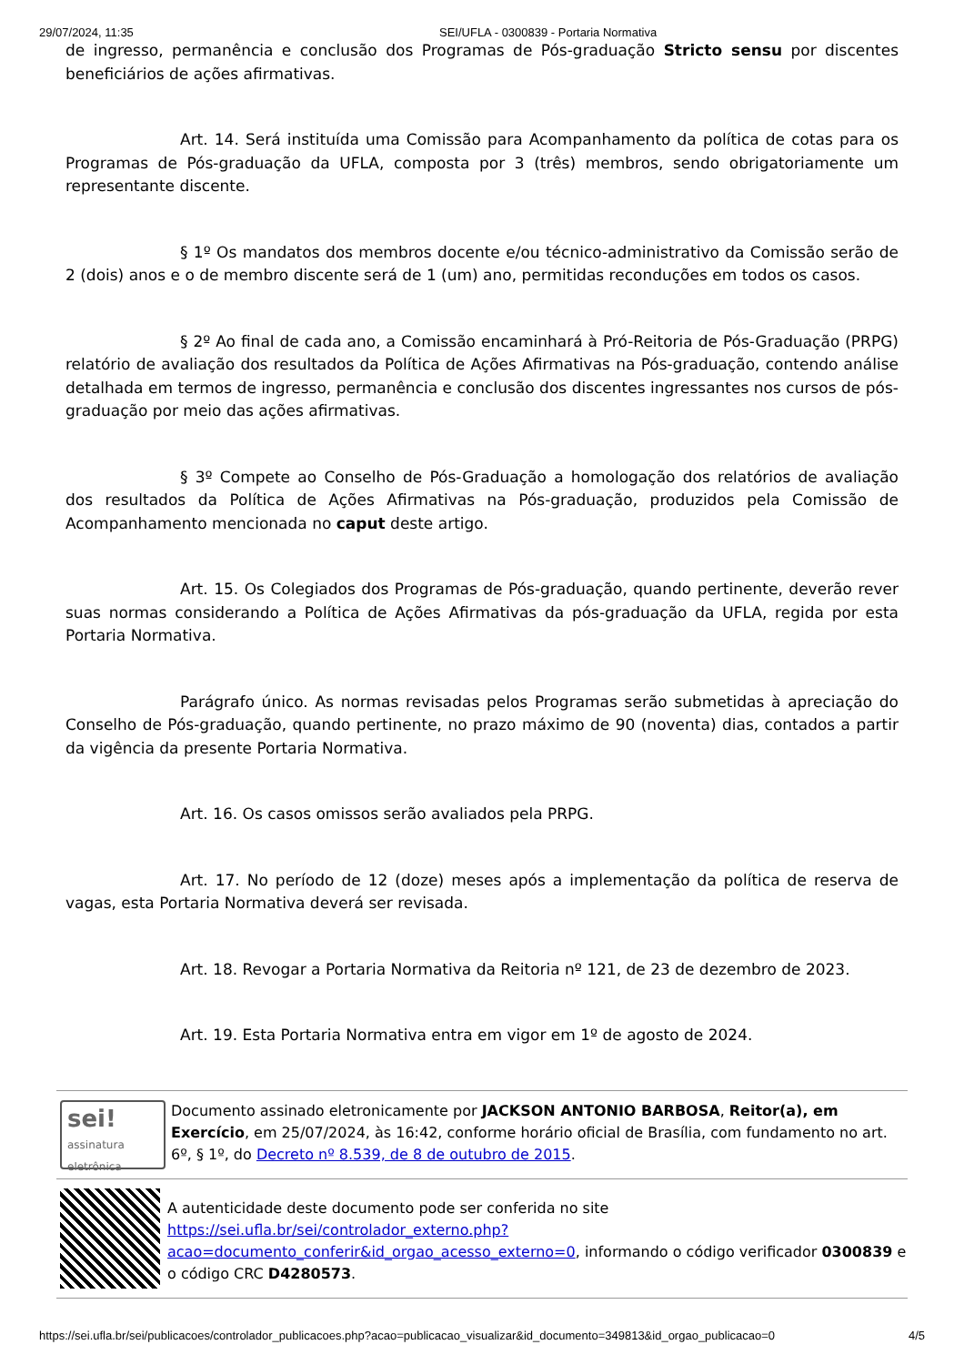29/07/2024, 11:35 SEI/UFLA - 0300839 - Portaria Normativa
de ingresso, permanência e conclusão dos Programas de Pós-graduação Stricto sensu por discentes beneficiários de ações afirmativas.
Art. 14. Será instituída uma Comissão para Acompanhamento da política de cotas para os Programas de Pós-graduação da UFLA, composta por 3 (três) membros, sendo obrigatoriamente um representante discente.
§ 1º Os mandatos dos membros docente e/ou técnico-administrativo da Comissão serão de 2 (dois) anos e o de membro discente será de 1 (um) ano, permitidas reconduções em todos os casos.
§ 2º Ao final de cada ano, a Comissão encaminhará à Pró-Reitoria de Pós-Graduação (PRPG) relatório de avaliação dos resultados da Política de Ações Afirmativas na Pós-graduação, contendo análise detalhada em termos de ingresso, permanência e conclusão dos discentes ingressantes nos cursos de pós-graduação por meio das ações afirmativas.
§ 3º Compete ao Conselho de Pós-Graduação a homologação dos relatórios de avaliação dos resultados da Política de Ações Afirmativas na Pós-graduação, produzidos pela Comissão de Acompanhamento mencionada no caput deste artigo.
Art. 15. Os Colegiados dos Programas de Pós-graduação, quando pertinente, deverão rever suas normas considerando a Política de Ações Afirmativas da pós-graduação da UFLA, regida por esta Portaria Normativa.
Parágrafo único. As normas revisadas pelos Programas serão submetidas à apreciação do Conselho de Pós-graduação, quando pertinente, no prazo máximo de 90 (noventa) dias, contados a partir da vigência da presente Portaria Normativa.
Art. 16. Os casos omissos serão avaliados pela PRPG.
Art. 17. No período de 12 (doze) meses após a implementação da política de reserva de vagas, esta Portaria Normativa deverá ser revisada.
Art. 18. Revogar a Portaria Normativa da Reitoria nº 121, de 23 de dezembro de 2023.
Art. 19. Esta Portaria Normativa entra em vigor em 1º de agosto de 2024.
sei!
assinatura eletrônica
Documento assinado eletronicamente por JACKSON ANTONIO BARBOSA, Reitor(a), em Exercício, em 25/07/2024, às 16:42, conforme horário oficial de Brasília, com fundamento no art. 6º, § 1º, do Decreto nº 8.539, de 8 de outubro de 2015.
A autenticidade deste documento pode ser conferida no site https://sei.ufla.br/sei/controlador_externo.php?acao=documento_conferir&id_orgao_acesso_externo=0, informando o código verificador 0300839 e o código CRC D4280573.
https://sei.ufla.br/sei/publicacoes/controlador_publicacoes.php?acao=publicacao_visualizar&id_documento=349813&id_orgao_publicacao=0 4/5